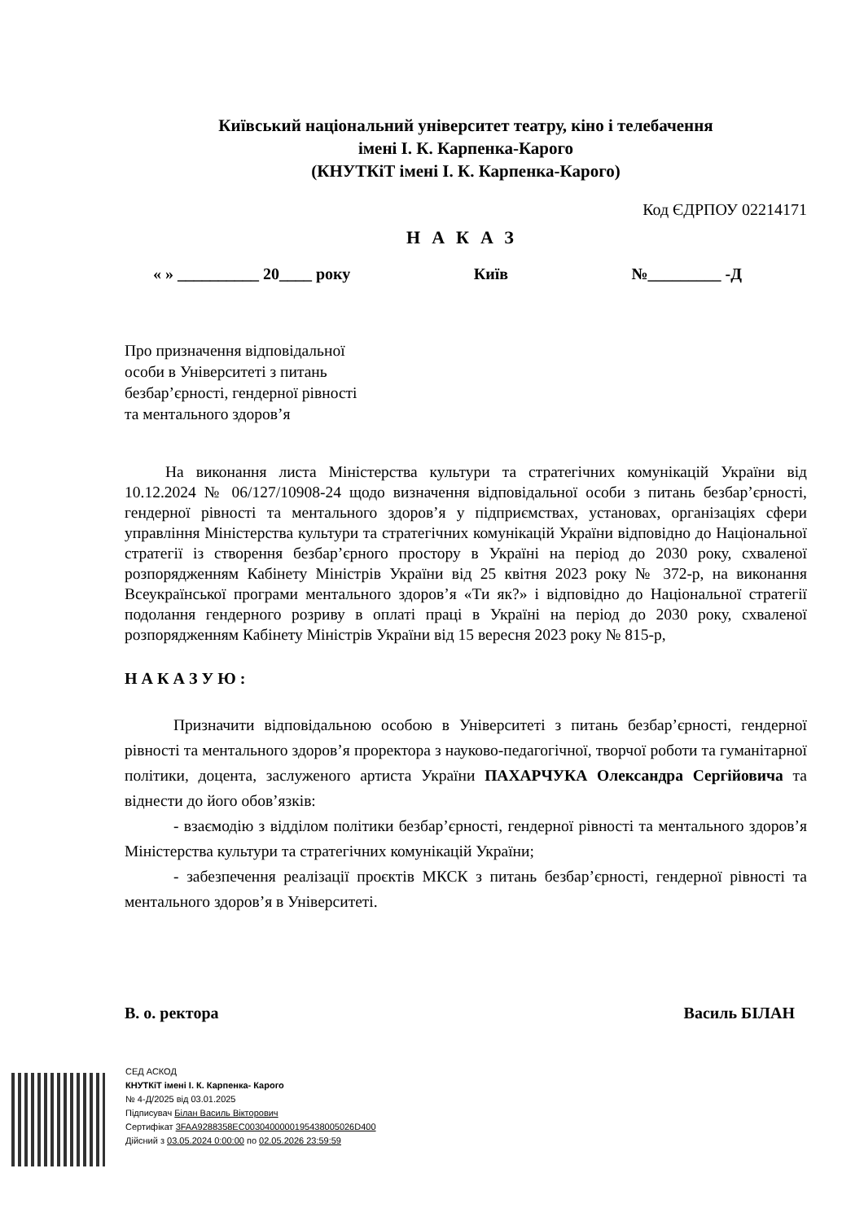Київський національний університет театру, кіно і телебачення
імені І. К. Карпенка-Карого
(КНУТКіТ імені І. К. Карпенка-Карого)
Код ЄДРПОУ 02214171
НАКАЗ
« » __________ 20____ року Київ №_________ -Д
Про призначення відповідальної
особи в Університеті з питань
безбар’єрності, гендерної рівності
та ментального здоров’я
На виконання листа Міністерства культури та стратегічних комунікацій України від 10.12.2024 № 06/127/10908-24 щодо визначення відповідальної особи з питань безбар’єрності, гендерної рівності та ментального здоров’я у підприємствах, установах, організаціях сфери управління Міністерства культури та стратегічних комунікацій України відповідно до Національної стратегії із створення безбар’єрного простору в Україні на період до 2030 року, схваленої розпорядженням Кабінету Міністрів України від 25 квітня 2023 року № 372-р, на виконання Всеукраїнської програми ментального здоров’я «Ти як?» і відповідно до Національної стратегії подолання гендерного розриву в оплаті праці в Україні на період до 2030 року, схваленої розпорядженням Кабінету Міністрів України від 15 вересня 2023 року № 815-р,
Н А К А З У Ю :
Призначити відповідальною особою в Університеті з питань безбар’єрності, гендерної рівності та ментального здоров’я проректора з науково-педагогічної, творчої роботи та гуманітарної політики, доцента, заслуженого артиста України ПАХАРЧУКА Олександра Сергійовича та віднести до його обов’язків:
- взаємодію з відділом політики безбар’єрності, гендерної рівності та ментального здоров’я Міністерства культури та стратегічних комунікацій України;
- забезпечення реалізації проєктів МКСК з питань безбар’єрності, гендерної рівності та ментального здоров’я в Університеті.
В. о. ректора Василь БІЛАН
СЕД АСКОД
КНУТКіТ імені І. К. Карпенка- Карого
№ 4-Д/2025 від 03.01.2025
Підписувач Білан Василь Вікторович
Сертифікат 3FAA9288358EC0030400000195438005026D400
Дійсний з 03.05.2024 0:00:00 по 02.05.2026 23:59:59